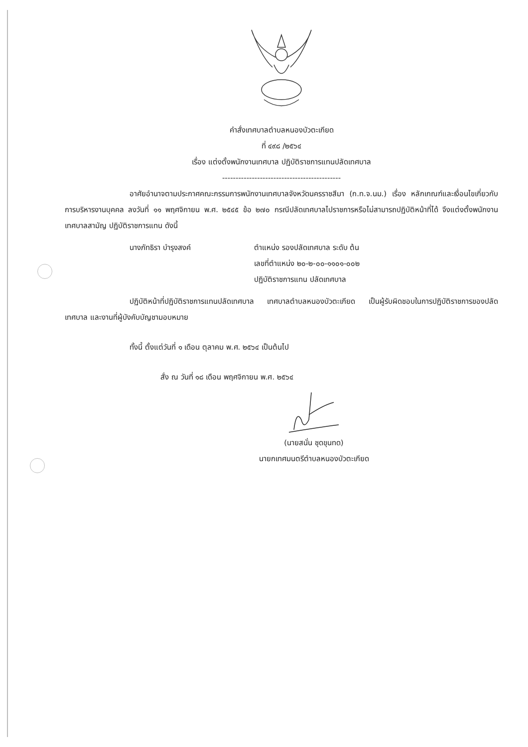คำสั่งเทศบาลตำบลหนองบัวตะเกียด
ที่ ๔๙๘ /๒๕๖๔
เรื่อง แต่งตั้งพนักงานเทศบาล ปฏิบัติราชการแทนปลัดเทศบาล
--------------------------------------------
อาศัยอำนาจตามประกาศคณะกรรมการพนักงานเทศบาลจังหวัดนครราชสีมา (ก.ท.จ.นม.) เรื่อง หลักเกณฑ์และเงื่อนไขเกี่ยวกับการบริหารงานบุคคล ลงวันที่ ๑๑ พฤศจิกายน พ.ศ. ๒๕๔๕ ข้อ ๒๗๐ กรณีปลัดเทศบาลไปราชการหรือไม่สามารถปฏิบัติหน้าที่ได้ จึงแต่งตั้งพนักงานเทศบาลสามัญ ปฏิบัติราชการแทน ดังนี้
นางภัทธิรา บำรุงสงค์ ตำแหน่ง รองปลัดเทศบาล ระดับ ต้น
เลขที่ตำแหน่ง ๒๐-๒-๐๐-๑๑๐๑-๐๐๒
ปฏิบัติราชการแทน ปลัดเทศบาล
ปฏิบัติหน้าที่ปฏิบัติราชการแทนปลัดเทศบาล เทศบาลตำบลหนองบัวตะเกียด เป็นผู้รับผิดชอบในการปฏิบัติราชการของปลัดเทศบาล และงานที่ผู้บังคับบัญชามอบหมาย
ทั้งนี้ ตั้งแต่วันที่ ๑ เดือน ตุลาคม พ.ศ. ๒๕๖๔ เป็นต้นไป
สั่ง ณ วันที่ ๑๘ เดือน พฤศจิกายน พ.ศ. ๒๕๖๔
(นายสนั่น ชุดขุนทด)
นายกเทศมนตรีตำบลหนองบัวตะเกียด